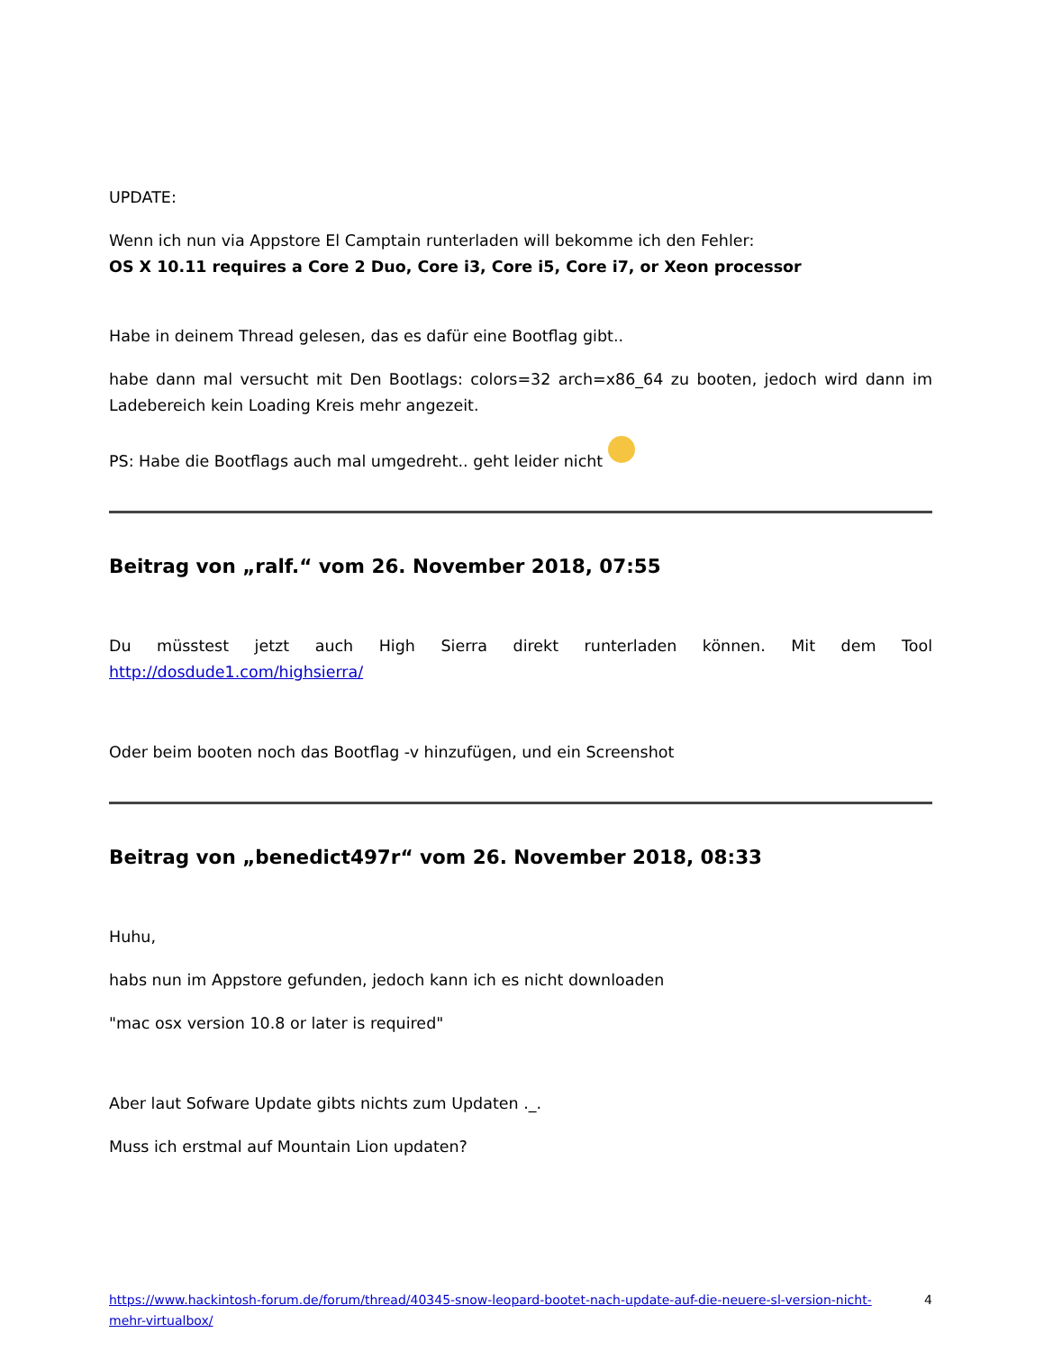UPDATE:
Wenn ich nun via Appstore El Camptain runterladen will bekomme ich den Fehler:
OS X 10.11 requires a Core 2 Duo, Core i3, Core i5, Core i7, or Xeon processor
Habe in deinem Thread gelesen, das es dafür eine Bootflag gibt..
habe dann mal versucht mit Den Bootlags: colors=32 arch=x86_64 zu booten, jedoch wird dann im Ladebereich kein Loading Kreis mehr angezeit.
PS: Habe die Bootflags auch mal umgedreht.. geht leider nicht
Beitrag von „ralf.“ vom 26. November 2018, 07:55
Du müsstest jetzt auch High Sierra direkt runterladen können. Mit dem Tool http://dosdude1.com/highsierra/
Oder beim booten noch das Bootflag -v hinzufügen, und ein Screenshot
Beitrag von „benedict497r“ vom 26. November 2018, 08:33
Huhu,
habs nun im Appstore gefunden, jedoch kann ich es nicht downloaden
"mac osx version 10.8 or later is required"
Aber laut Sofware Update gibts nichts zum Updaten ._.
Muss ich erstmal auf Mountain Lion updaten?
https://www.hackintosh-forum.de/forum/thread/40345-snow-leopard-bootet-nach-update-auf-die-neuere-sl-version-nicht-mehr-virtualbox/ 4